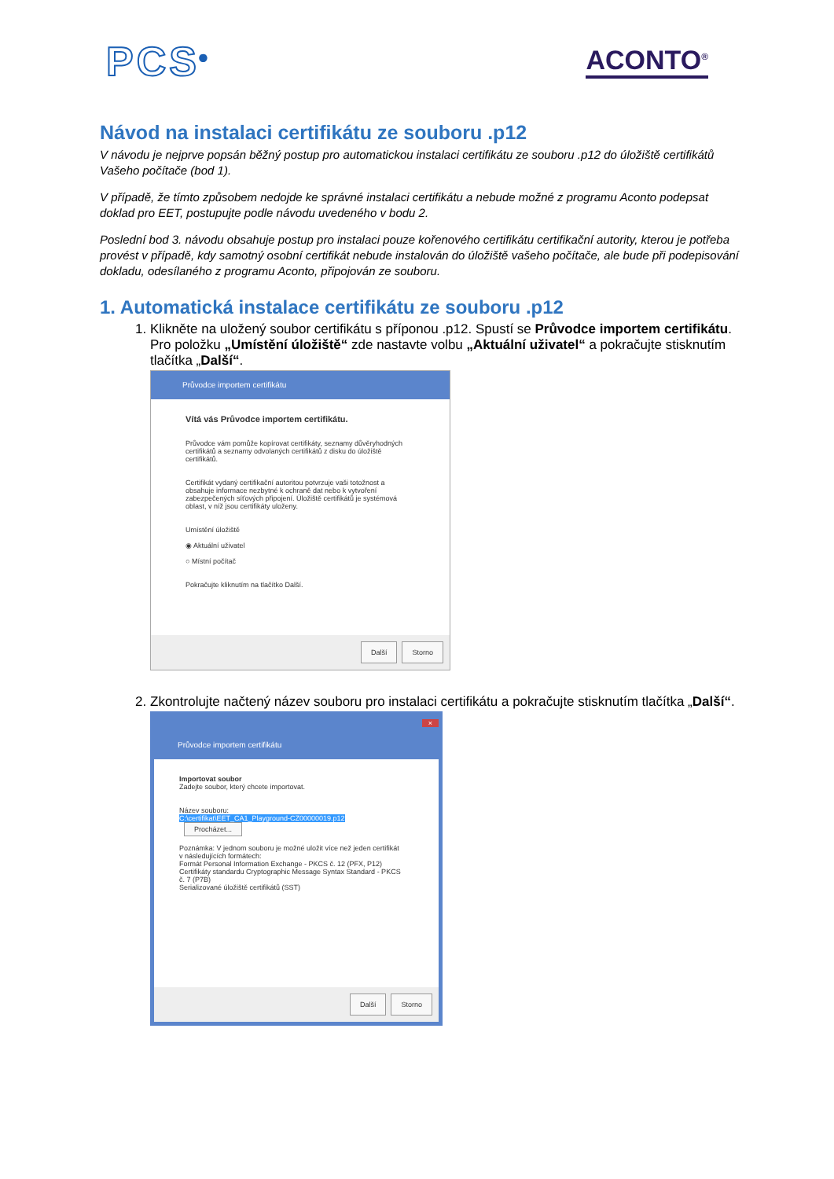PCS<sup>®</sup> ACONTO<sup>®</sup>
Návod na instalaci certifikátu ze souboru .p12
V návodu je nejprve popsán běžný postup pro automatickou instalaci certifikátu ze souboru .p12 do úložiště certifikátů Vašeho počítače (bod 1).
V případě, že tímto způsobem nedojde ke správné instalaci certifikátu a nebude možné z programu Aconto podepsat doklad pro EET, postupujte podle návodu uvedeného v bodu 2.
Poslední bod 3. návodu obsahuje postup pro instalaci pouze kořenového certifikátu certifikační autority, kterou je potřeba provést v případě, kdy samotný osobní certifikát nebude instalován do úložiště vašeho počítače, ale bude při podepisování dokladu, odesílaného z programu Aconto, připojován ze souboru.
1. Automatická instalace certifikátu ze souboru .p12
1. Klikněte na uložený soubor certifikátu s příponou .p12. Spustí se Průvodce importem certifikátu. Pro položku „Umístění úložiště“ zde nastavte volbu „Aktuální uživatel“ a pokračujte stisknutím tlačítka „Další“.
Průvodce importem certifikátu
Vítá vás Průvodce importem certifikátu.
Průvodce vám pomůže kopírovat certifikáty, seznamy důvěryhodných certifikátů a seznamy odvolaných certifikátů z disku do úložiště certifikátů.
Certifikát vydaný certifikační autoritou potvrzuje vaši totožnost a obsahuje informace nezbytné k ochraně dat nebo k vytvoření zabezpečených síťových připojení. Úložiště certifikátů je systémová oblast, v níž jsou certifikáty uloženy.
Umístění úložiště
◉ Aktuální uživatel
○ Místní počítač
Pokračujte kliknutím na tlačítko Další.
Další Storno
2. Zkontrolujte načtený název souboru pro instalaci certifikátu a pokračujte stisknutím tlačítka „Další“.
×
Průvodce importem certifikátu
Importovat soubor
Zadejte soubor, který chcete importovat.
Název souboru:
C:\certifikat\EET_CA1_Playground-CZ00000019.p12 Procházet...
Poznámka: V jednom souboru je možné uložit více než jeden certifikát v následujících formátech:
Formát Personal Information Exchange - PKCS č. 12 (PFX, P12)
Certifikáty standardu Cryptographic Message Syntax Standard - PKCS č. 7 (P7B)
Serializované úložiště certifikátů (SST)
Další Storno